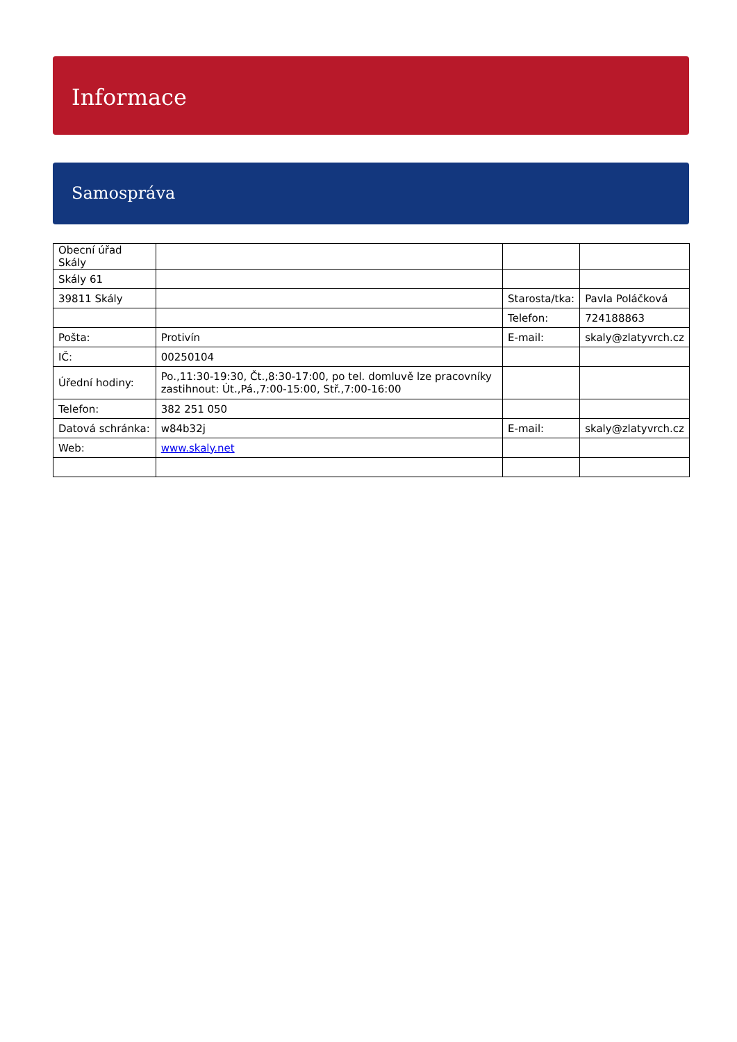Informace
Samospráva
| Obecní úřad Skály | | | |
| Skály 61 | | | |
| 39811 Skály | | Starosta/tka: | Pavla Poláčková |
| | | Telefon: | 724188863 |
| Pošta: | Protivín | E-mail: | skaly@zlatyvrch.cz |
| IČ: | 00250104 | | |
| Úřední hodiny: | Po.,11:30-19:30, Čt.,8:30-17:00, po tel. domluvě lze pracovníky zastihnout: Út.,Pá.,7:00-15:00, Stř.,7:00-16:00 | | |
| Telefon: | 382 251 050 | | |
| Datová schránka: | w84b32j | E-mail: | skaly@zlatyvrch.cz |
| Web: | www.skaly.net | | |